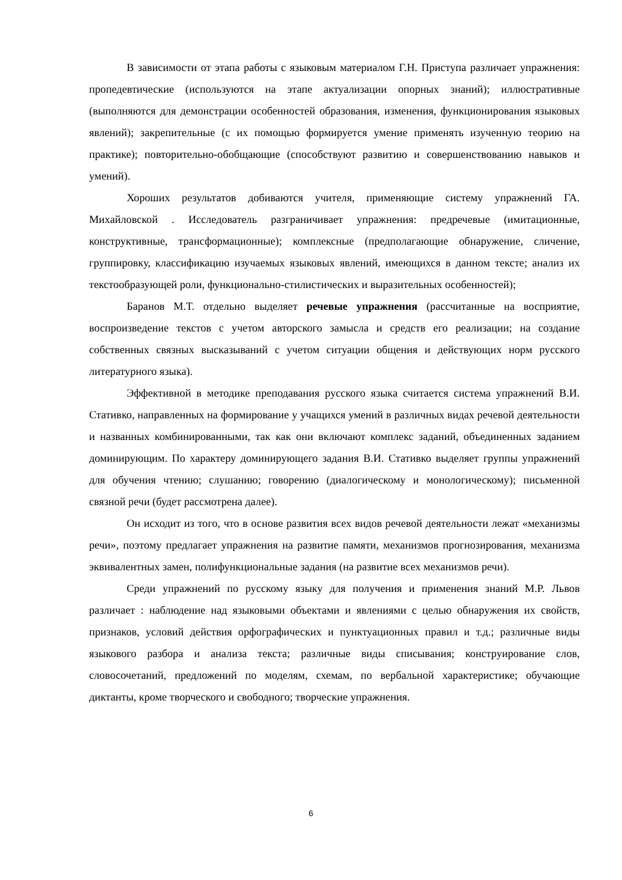В зависимости от этапа работы с языковым материалом Г.Н. Приступа различает упражнения: пропедевтические (используются на этапе актуализации опорных знаний); иллюстративные (выполняются для демонстрации особенностей образования, изменения, функционирования языковых явлений); закрепительные (с их помощью формируется умение применять изученную теорию на практике); повторительно-обобщающие (способствуют развитию и совершенствованию навыков и умений).
Хороших результатов добиваются учителя, применяющие систему упражнений ГА. Михайловской . Исследователь разграничивает упражнения: предречевые (имитационные, конструктивные, трансформационные); комплексные (предполагающие обнаружение, сличение, группировку, классификацию изучаемых языковых явлений, имеющихся в данном тексте; анализ их текстообразующей роли, функционально-стилистических и выразительных особенностей);
Баранов М.Т. отдельно выделяет речевые упражнения (рассчитанные на восприятие, воспроизведение текстов с учетом авторского замысла и средств его реализации; на создание собственных связных высказываний с учетом ситуации общения и действующих норм русского литературного языка).
Эффективной в методике преподавания русского языка считается система упражнений В.И. Стативко, направленных на формирование у учащихся умений в различных видах речевой деятельности и названных комбинированными, так как они включают комплекс заданий, объединенных заданием доминирующим. По характеру доминирующего задания В.И. Стативко выделяет группы упражнений для обучения чтению; слушанию; говорению (диалогическому и монологическому); письменной связной речи (будет рассмотрена далее).
Он исходит из того, что в основе развития всех видов речевой деятельности лежат «механизмы речи», поэтому предлагает упражнения на развитие памяти, механизмов прогнозирования, механизма эквивалентных замен, полифункциональные задания (на развитие всех механизмов речи).
Среди упражнений по русскому языку для получения и применения знаний М.Р. Львов различает : наблюдение над языковыми объектами и явлениями с целью обнаружения их свойств, признаков, условий действия орфографических и пунктуационных правил и т.д.; различные виды языкового разбора и анализа текста; различные виды списывания; конструирование слов, словосочетаний, предложений по моделям, схемам, по вербальной характеристике; обучающие диктанты, кроме творческого и свободного; творческие упражнения.
6